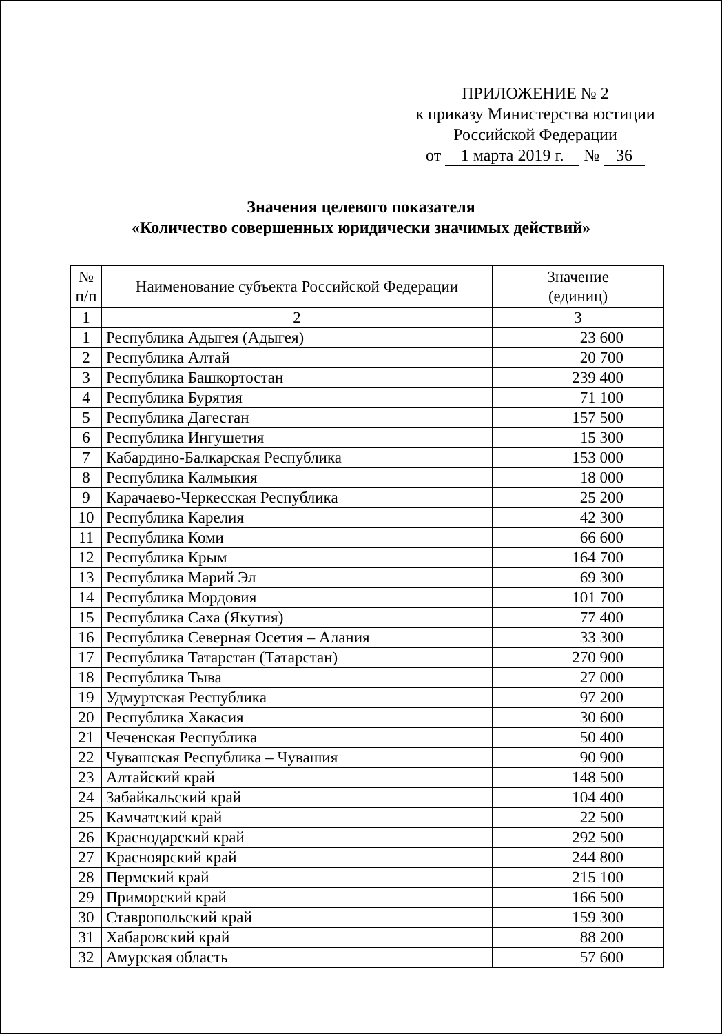ПРИЛОЖЕНИЕ № 2
к приказу Министерства юстиции
Российской Федерации
от 1 марта 2019 г. № 36
Значения целевого показателя
«Количество совершенных юридически значимых действий»
| № п/п | Наименование субъекта Российской Федерации | Значение (единиц) |
| --- | --- | --- |
| 1 | 2 | 3 |
| 1 | Республика Адыгея (Адыгея) | 23 600 |
| 2 | Республика Алтай | 20 700 |
| 3 | Республика Башкортостан | 239 400 |
| 4 | Республика Бурятия | 71 100 |
| 5 | Республика Дагестан | 157 500 |
| 6 | Республика Ингушетия | 15 300 |
| 7 | Кабардино-Балкарская Республика | 153 000 |
| 8 | Республика Калмыкия | 18 000 |
| 9 | Карачаево-Черкесская Республика | 25 200 |
| 10 | Республика Карелия | 42 300 |
| 11 | Республика Коми | 66 600 |
| 12 | Республика Крым | 164 700 |
| 13 | Республика Марий Эл | 69 300 |
| 14 | Республика Мордовия | 101 700 |
| 15 | Республика Саха (Якутия) | 77 400 |
| 16 | Республика Северная Осетия – Алания | 33 300 |
| 17 | Республика Татарстан (Татарстан) | 270 900 |
| 18 | Республика Тыва | 27 000 |
| 19 | Удмуртская Республика | 97 200 |
| 20 | Республика Хакасия | 30 600 |
| 21 | Чеченская Республика | 50 400 |
| 22 | Чувашская Республика – Чувашия | 90 900 |
| 23 | Алтайский край | 148 500 |
| 24 | Забайкальский край | 104 400 |
| 25 | Камчатский край | 22 500 |
| 26 | Краснодарский край | 292 500 |
| 27 | Красноярский край | 244 800 |
| 28 | Пермский край | 215 100 |
| 29 | Приморский край | 166 500 |
| 30 | Ставропольский край | 159 300 |
| 31 | Хабаровский край | 88 200 |
| 32 | Амурская область | 57 600 |